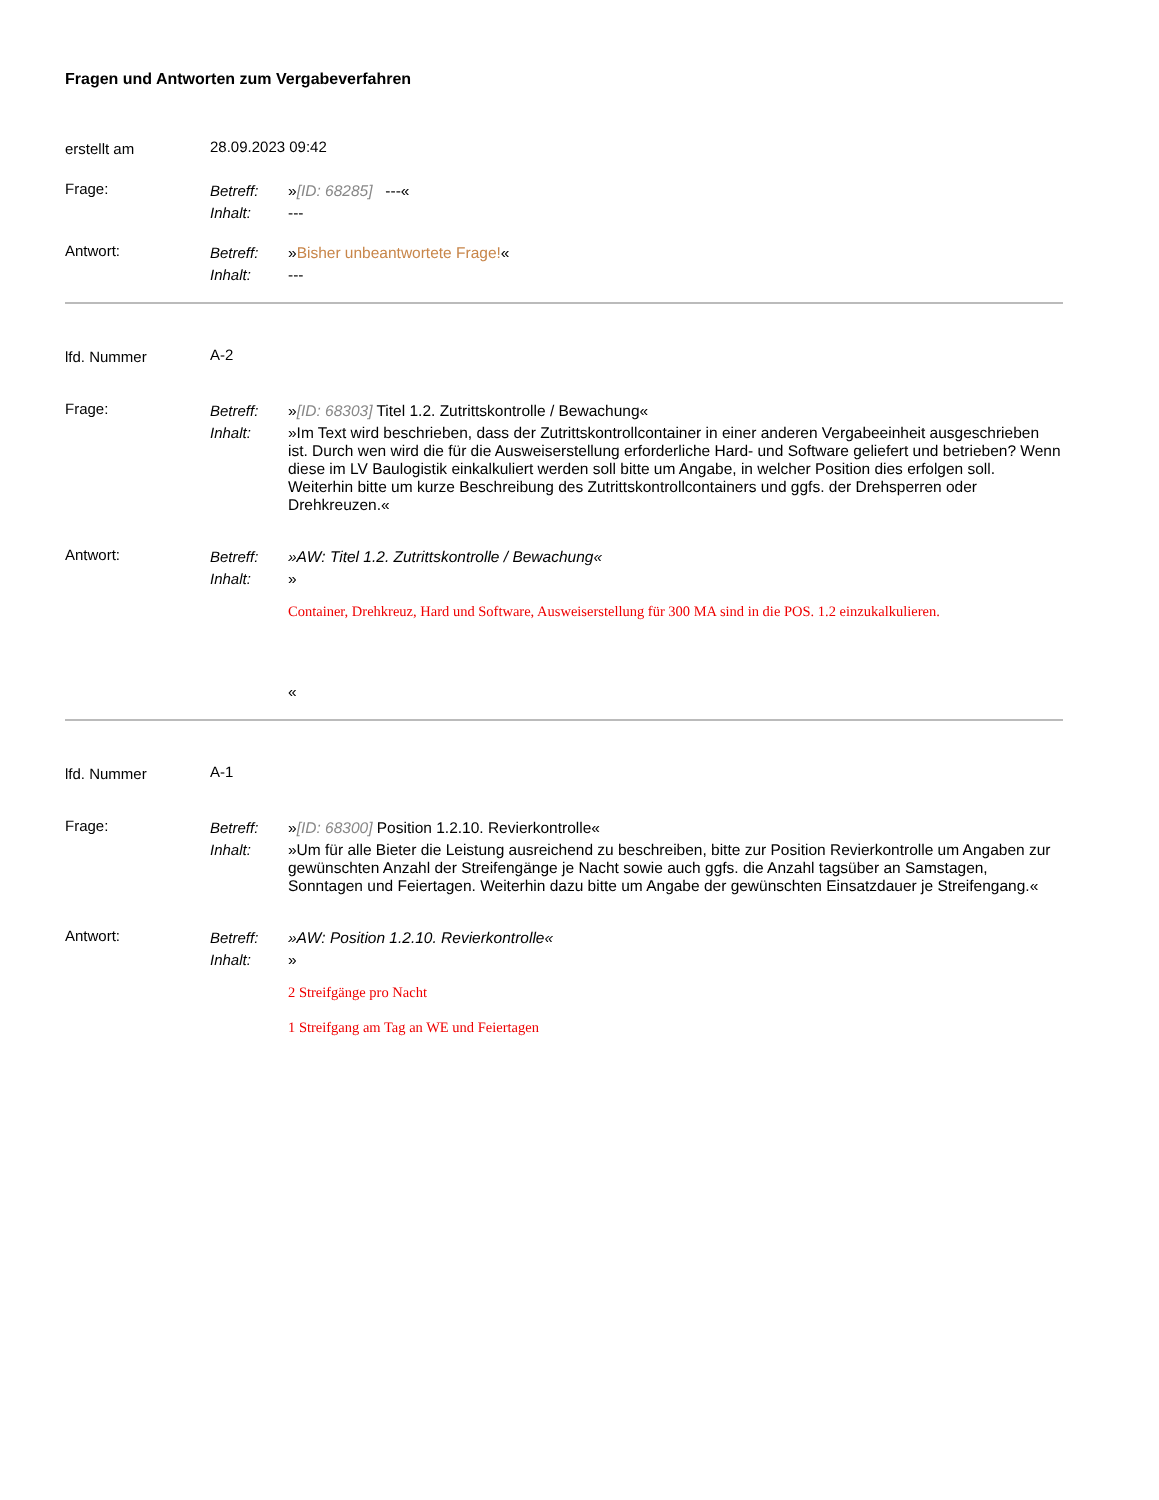Fragen und Antworten zum Vergabeverfahren
erstellt am
28.09.2023 09:42
Frage:
Betreff: »[ID: 68285] ---«
Inhalt: ---
Antwort:
Betreff: »Bisher unbeantwortete Frage!«
Inhalt: ---
lfd. Nummer
A-2
Frage:
Betreff: »[ID: 68303] Titel 1.2. Zutrittskontrolle / Bewachung«
Inhalt: »Im Text wird beschrieben, dass der Zutrittskontrollcontainer in einer anderen Vergabeeinheit ausgeschrieben ist. Durch wen wird die für die Ausweiserstellung erforderliche Hard- und Software geliefert und betrieben? Wenn diese im LV Baulogistik einkalkuliert werden soll bitte um Angabe, in welcher Position dies erfolgen soll. Weiterhin bitte um kurze Beschreibung des Zutrittskontrollcontainers und ggfs. der Drehsperren oder Drehkreuzen.«
Antwort:
Betreff: »AW: Titel 1.2. Zutrittskontrolle / Bewachung«
Inhalt: »
Container, Drehkreuz, Hard und Software, Ausweiserstellung für 300 MA sind in die POS. 1.2 einzukalkulieren.
«
lfd. Nummer
A-1
Frage:
Betreff: »[ID: 68300] Position 1.2.10. Revierkontrolle«
Inhalt: »Um für alle Bieter die Leistung ausreichend zu beschreiben, bitte zur Position Revierkontrolle um Angaben zur gewünschten Anzahl der Streifengänge je Nacht sowie auch ggfs. die Anzahl tagsüber an Samstagen, Sonntagen und Feiertagen. Weiterhin dazu bitte um Angabe der gewünschten Einsatzdauer je Streifengang.«
Antwort:
Betreff: »AW: Position 1.2.10. Revierkontrolle«
Inhalt: »
2 Streifgänge pro Nacht
1 Streifgang am Tag an WE und Feiertagen